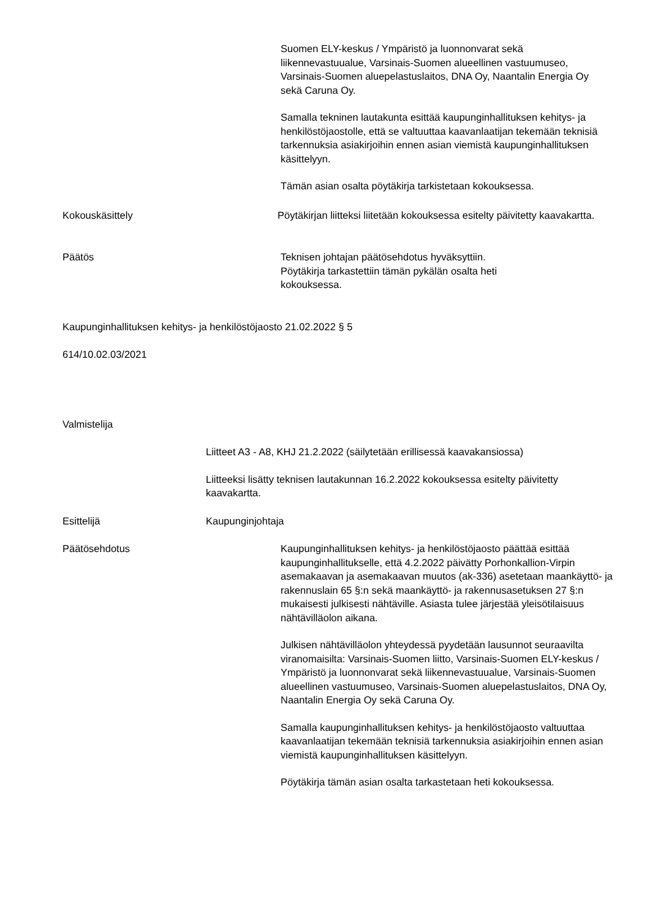Suomen ELY-keskus / Ympäristö ja luonnonvarat sekä liikennevastuualue, Varsinais-Suomen alueellinen vastuumuseo, Varsinais-Suomen aluepelastuslaitos, DNA Oy, Naantalin Energia Oy sekä Caruna Oy.
Samalla tekninen lautakunta esittää kaupunginhallituksen kehitys- ja henkilöstöjaostolle, että se valtuuttaa kaavanlaatijan tekemään teknisiä tarkennuksia asiakirjoihin ennen asian viemistä kaupunginhallituksen käsittelyyn.
Tämän asian osalta pöytäkirja tarkistetaan kokouksessa.
Kokouskäsittely
Pöytäkirjan liitteksi liitetään kokouksessa esitelty päivitetty kaavakartta.
Päätös
Teknisen johtajan päätösehdotus hyväksyttiin.
Pöytäkirja tarkastettiin tämän pykälän osalta heti kokouksessa.
Kaupunginhallituksen kehitys- ja henkilöstöjaosto 21.02.2022 § 5
614/10.02.03/2021
Valmistelija
Liitteet A3 - A8, KHJ 21.2.2022 (säilytetään erillisessä kaavakansiossa)
Liitteeksi lisätty teknisen lautakunnan 16.2.2022 kokouksessa esitelty päivitetty kaavakartta.
Esittelijä Kaupunginjohtaja
Päätösehdotus
Kaupunginhallituksen kehitys- ja henkilöstöjaosto päättää esittää kaupunginhallitukselle, että 4.2.2022 päivätty Porhonkallion-Virpin asemakaavan ja asemakaavan muutos (ak-336) asetetaan maankäyttö- ja rakennuslain 65 §:n sekä maankäyttö- ja rakennusasetuksen 27 §:n mukaisesti julkisesti nähtäville. Asiasta tulee järjestää yleisötilaisuus nähtävilläolon aikana.
Julkisen nähtävilläolon yhteydessä pyydetään lausunnot seuraavilta viranomaisilta: Varsinais-Suomen liitto, Varsinais-Suomen ELY-keskus / Ympäristö ja luonnonvarat sekä liikennevastuualue, Varsinais-Suomen alueellinen vastuumuseo, Varsinais-Suomen aluepelastuslaitos, DNA Oy, Naantalin Energia Oy sekä Caruna Oy.
Samalla kaupunginhallituksen kehitys- ja henkilöstöjaosto valtuuttaa kaavanlaatijan tekemään teknisiä tarkennuksia asiakirjoihin ennen asian viemistä kaupunginhallituksen käsittelyyn.
Pöytäkirja tämän asian osalta tarkastetaan heti kokouksessa.